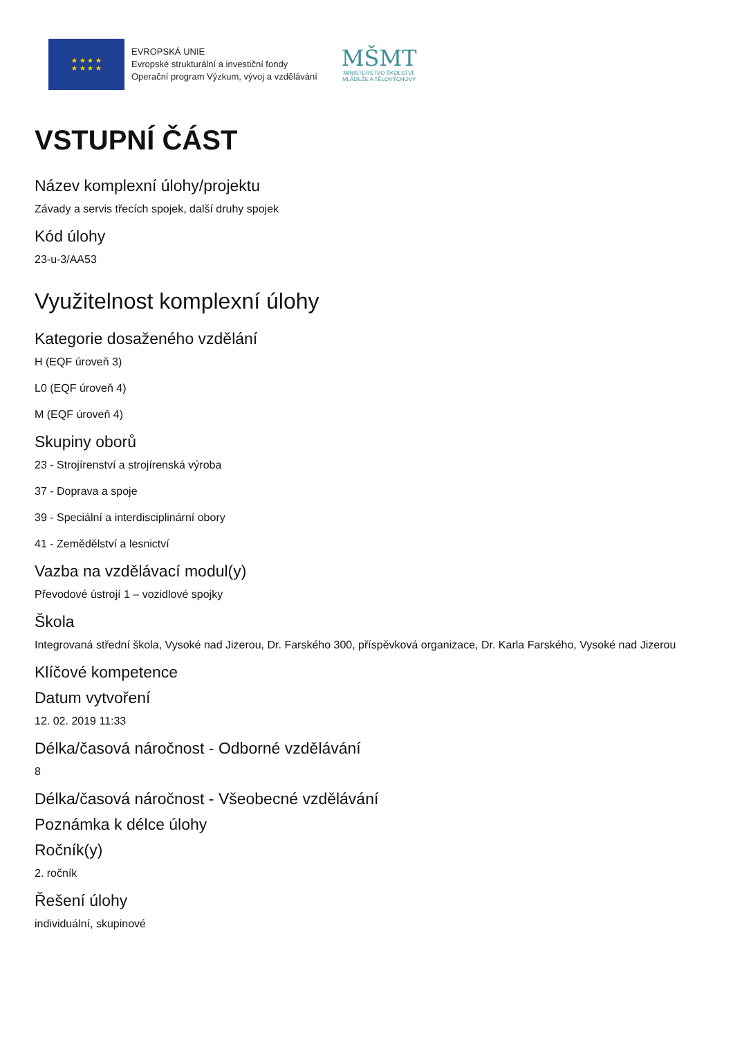★ ★ ★ ★
★ ★ ★ ★
EVROPSKÁ UNIE
Evropské strukturální a investiční fondy
Operační program Výzkum, vývoj a vzdělávání
MŠMT
MINISTERSTVO ŠKOLSTVÍ,
MLÁDEŽE A TĚLOVÝCHOVY
VSTUPNÍ ČÁST
Název komplexní úlohy/projektu
Závady a servis třecích spojek, další druhy spojek
Kód úlohy
23-u-3/AA53
Využitelnost komplexní úlohy
Kategorie dosaženého vzdělání
H (EQF úroveň 3)
L0 (EQF úroveň 4)
M (EQF úroveň 4)
Skupiny oborů
23 - Strojírenství a strojírenská výroba
37 - Doprava a spoje
39 - Speciální a interdisciplinární obory
41 - Zemědělství a lesnictví
Vazba na vzdělávací modul(y)
Převodové ústrojí 1 – vozidlové spojky
Škola
Integrovaná střední škola, Vysoké nad Jizerou, Dr. Farského 300, příspěvková organizace, Dr. Karla Farského, Vysoké nad Jizerou
Klíčové kompetence
Datum vytvoření
12. 02. 2019 11:33
Délka/časová náročnost - Odborné vzdělávání
8
Délka/časová náročnost - Všeobecné vzdělávání
Poznámka k délce úlohy
Ročník(y)
2. ročník
Řešení úlohy
individuální, skupinové